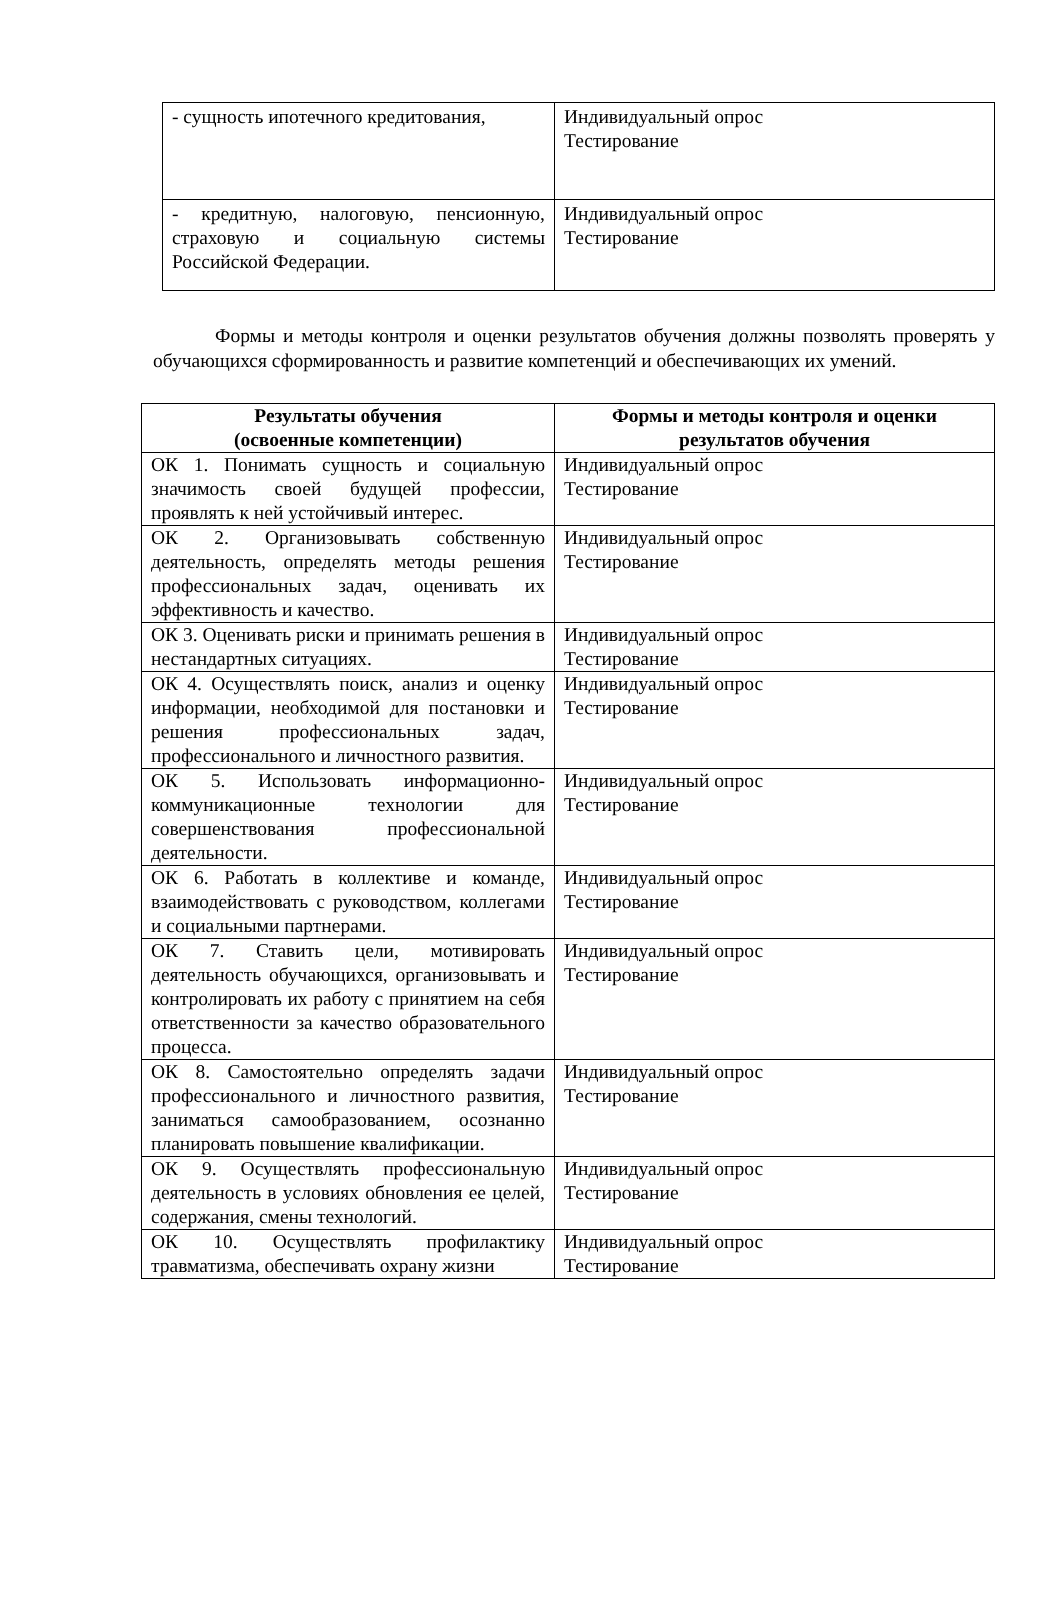| - сущность ипотечного кредитования, | Индивидуальный опрос Тестирование |
| - кредитную, налоговую, пенсионную, страховую и социальную системы Российской Федерации. | Индивидуальный опрос Тестирование |
Формы и методы контроля и оценки результатов обучения должны позволять проверять у обучающихся сформированность и развитие компетенций и обеспечивающих их умений.
| Результаты обучения (освоенные компетенции) | Формы и методы контроля и оценки результатов обучения |
| --- | --- |
| ОК 1. Понимать сущность и социальную значимость своей будущей профессии, проявлять к ней устойчивый интерес. | Индивидуальный опрос Тестирование |
| ОК 2. Организовывать собственную деятельность, определять методы решения профессиональных задач, оценивать их эффективность и качество. | Индивидуальный опрос Тестирование |
| ОК 3. Оценивать риски и принимать решения в нестандартных ситуациях. | Индивидуальный опрос Тестирование |
| ОК 4. Осуществлять поиск, анализ и оценку информации, необходимой для постановки и решения профессиональных задач, профессионального и личностного развития. | Индивидуальный опрос Тестирование |
| ОК 5. Использовать информационно-коммуникационные технологии для совершенствования профессиональной деятельности. | Индивидуальный опрос Тестирование |
| ОК 6. Работать в коллективе и команде, взаимодействовать с руководством, коллегами и социальными партнерами. | Индивидуальный опрос Тестирование |
| ОК 7. Ставить цели, мотивировать деятельность обучающихся, организовывать и контролировать их работу с принятием на себя ответственности за качество образовательного процесса. | Индивидуальный опрос Тестирование |
| ОК 8. Самостоятельно определять задачи профессионального и личностного развития, заниматься самообразованием, осознанно планировать повышение квалификации. | Индивидуальный опрос Тестирование |
| ОК 9. Осуществлять профессиональную деятельность в условиях обновления ее целей, содержания, смены технологий. | Индивидуальный опрос Тестирование |
| ОК 10. Осуществлять профилактику травматизма, обеспечивать охрану жизни | Индивидуальный опрос Тестирование |